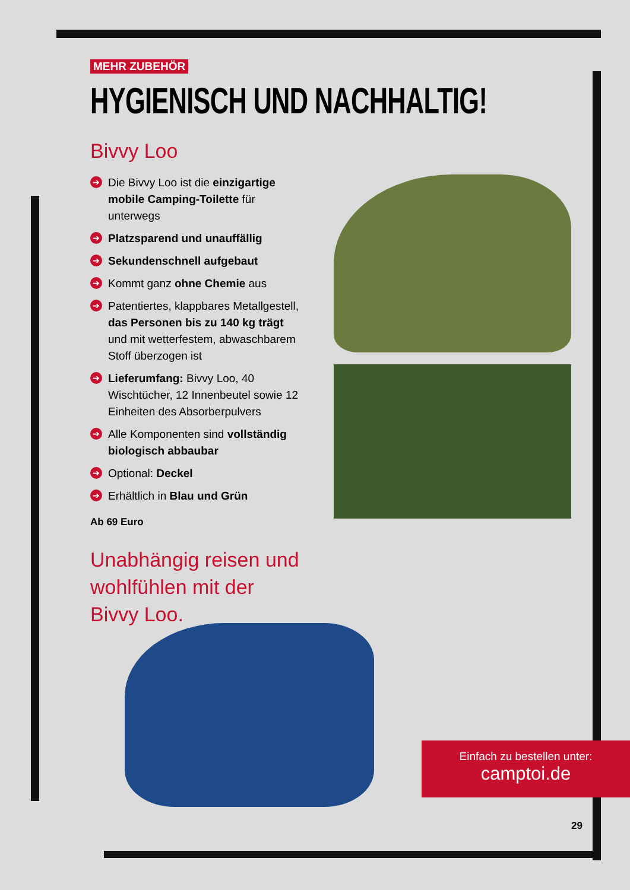MEHR ZUBEHÖR
HYGIENISCH UND NACHHALTIG!
Bivvy Loo
➔ Die Bivvy Loo ist die einzigartige mobile Camping-Toilette für unterwegs
➔ Platzsparend und unauffällig
➔ Sekundenschnell aufgebaut
➔ Kommt ganz ohne Chemie aus
➔ Patentiertes, klappbares Metallgestell, das Personen bis zu 140 kg trägt und mit wetterfestem, abwaschbarem Stoff überzogen ist
➔ Lieferumfang: Bivvy Loo, 40 Wischtücher, 12 Innenbeutel sowie 12 Einheiten des Absorberpulvers
➔ Alle Komponenten sind vollständig biologisch abbaubar
➔ Optional: Deckel
➔ Erhältlich in Blau und Grün
Ab 69 Euro
Unabhängig reisen und wohlfühlen mit der Bivvy Loo.
Einfach zu bestellen unter:
camptoi.de
29